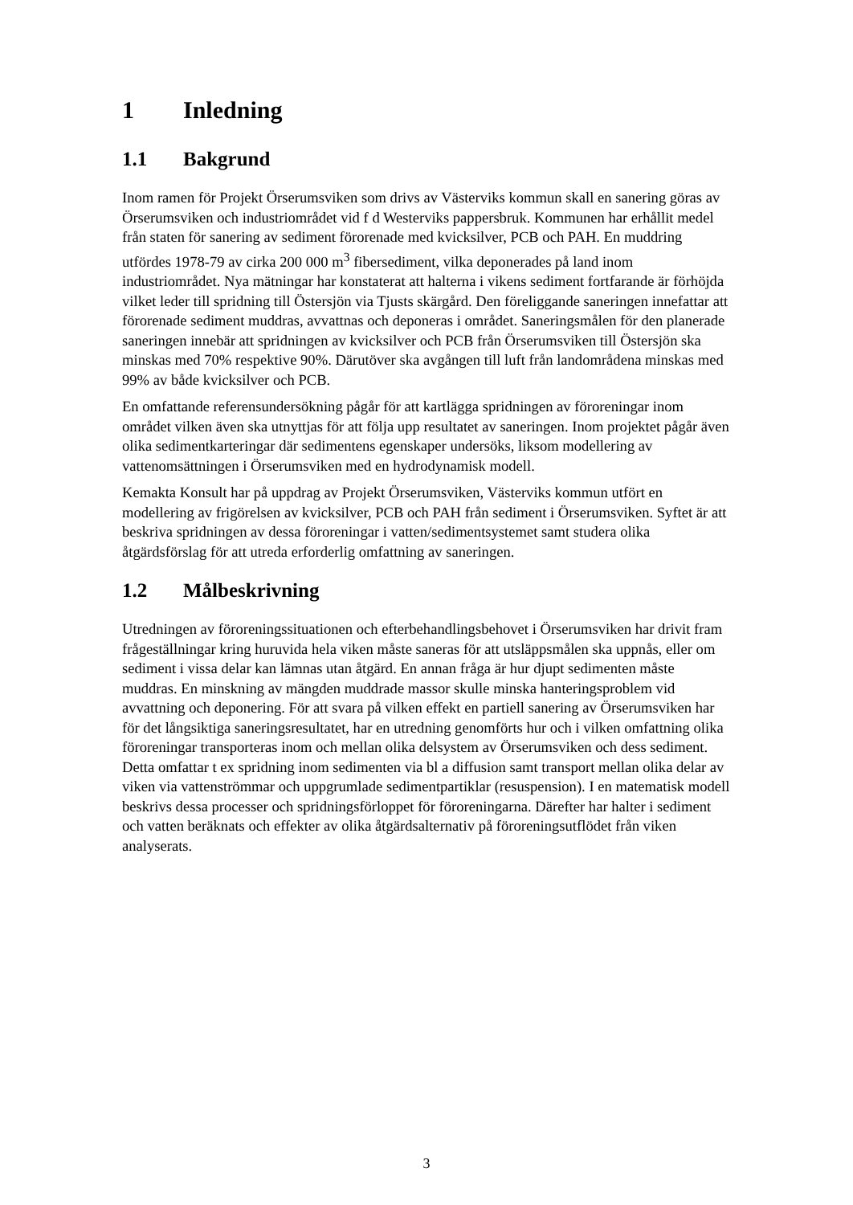1 Inledning
1.1 Bakgrund
Inom ramen för Projekt Örserumsviken som drivs av Västerviks kommun skall en sanering göras av Örserumsviken och industriområdet vid f d Westerviks pappersbruk. Kommunen har erhållit medel från staten för sanering av sediment förorenade med kvicksilver, PCB och PAH. En muddring utfördes 1978-79 av cirka 200 000 m<sup>3</sup> fibersediment, vilka deponerades på land inom industriområdet. Nya mätningar har konstaterat att halterna i vikens sediment fortfarande är förhöjda vilket leder till spridning till Östersjön via Tjusts skärgård. Den föreliggande saneringen innefattar att förorenade sediment muddras, avvattnas och deponeras i området. Saneringsmålen för den planerade saneringen innebär att spridningen av kvicksilver och PCB från Örserumsviken till Östersjön ska minskas med 70% respektive 90%. Därutöver ska avgången till luft från landområdena minskas med 99% av både kvicksilver och PCB.
En omfattande referensundersökning pågår för att kartlägga spridningen av föroreningar inom området vilken även ska utnyttjas för att följa upp resultatet av saneringen. Inom projektet pågår även olika sedimentkarteringar där sedimentens egenskaper undersöks, liksom modellering av vattenomsättningen i Örserumsviken med en hydrodynamisk modell.
Kemakta Konsult har på uppdrag av Projekt Örserumsviken, Västerviks kommun utfört en modellering av frigörelsen av kvicksilver, PCB och PAH från sediment i Örserumsviken. Syftet är att beskriva spridningen av dessa föroreningar i vatten/sedimentsystemet samt studera olika åtgärdsförslag för att utreda erforderlig omfattning av saneringen.
1.2 Målbeskrivning
Utredningen av föroreningssituationen och efterbehandlingsbehovet i Örserumsviken har drivit fram frågeställningar kring huruvida hela viken måste saneras för att utsläppsmålen ska uppnås, eller om sediment i vissa delar kan lämnas utan åtgärd. En annan fråga är hur djupt sedimenten måste muddras. En minskning av mängden muddrade massor skulle minska hanteringsproblem vid avvattning och deponering. För att svara på vilken effekt en partiell sanering av Örserumsviken har för det långsiktiga saneringsresultatet, har en utredning genomförts hur och i vilken omfattning olika föroreningar transporteras inom och mellan olika delsystem av Örserumsviken och dess sediment. Detta omfattar t ex spridning inom sedimenten via bl a diffusion samt transport mellan olika delar av viken via vattenströmmar och uppgrumlade sedimentpartiklar (resuspension). I en matematisk modell beskrivs dessa processer och spridningsförloppet för föroreningarna. Därefter har halter i sediment och vatten beräknats och effekter av olika åtgärdsalternativ på föroreningsutflödet från viken analyserats.
3